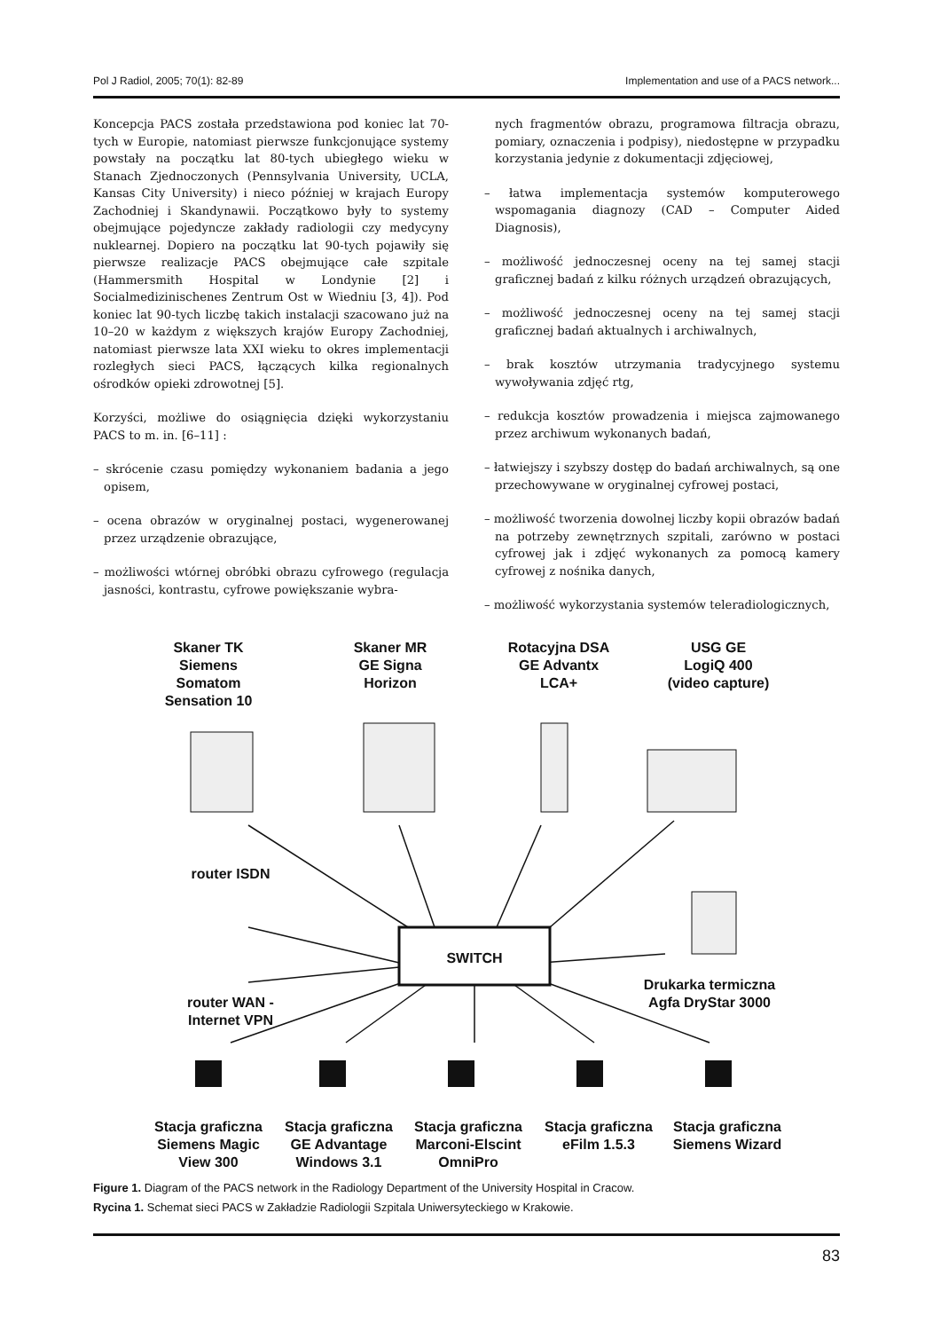Pol J Radiol, 2005; 70(1): 82-89 Implementation and use of a PACS network...
Koncepcja PACS została przedstawiona pod koniec lat 70-tych w Europie, natomiast pierwsze funkcjonujące systemy powstały na początku lat 80-tych ubiegłego wieku w Stanach Zjednoczonych (Pennsylvania University, UCLA, Kansas City University) i nieco później w krajach Europy Zachodniej i Skandynawii. Początkowo były to systemy obejmujące pojedyncze zakłady radiologii czy medycyny nuklearnej. Dopiero na początku lat 90-tych pojawiły się pierwsze realizacje PACS obejmujące całe szpitale (Hammersmith Hospital w Londynie [2] i Socialmedizinischenes Zentrum Ost w Wiedniu [3, 4]). Pod koniec lat 90-tych liczbę takich instalacji szacowano już na 10–20 w każdym z większych krajów Europy Zachodniej, natomiast pierwsze lata XXI wieku to okres implementacji rozległych sieci PACS, łączących kilka regionalnych ośrodków opieki zdrowotnej [5].
Korzyści, możliwe do osiągnięcia dzięki wykorzystaniu PACS to m. in. [6–11] :
– skrócenie czasu pomiędzy wykonaniem badania a jego opisem,
– ocena obrazów w oryginalnej postaci, wygenerowanej przez urządzenie obrazujące,
– możliwości wtórnej obróbki obrazu cyfrowego (regulacja jasności, kontrastu, cyfrowe powiększanie wybra-
nych fragmentów obrazu, programowa filtracja obrazu, pomiary, oznaczenia i podpisy), niedostępne w przypadku korzystania jedynie z dokumentacji zdjęciowej,
– łatwa implementacja systemów komputerowego wspomagania diagnozy (CAD – Computer Aided Diagnosis),
– możliwość jednoczesnej oceny na tej samej stacji graficznej badań z kilku różnych urządzeń obrazujących,
– możliwość jednoczesnej oceny na tej samej stacji graficznej badań aktualnych i archiwalnych,
– brak kosztów utrzymania tradycyjnego systemu wywoływania zdjęć rtg,
– redukcja kosztów prowadzenia i miejsca zajmowanego przez archiwum wykonanych badań,
– łatwiejszy i szybszy dostęp do badań archiwalnych, są one przechowywane w oryginalnej cyfrowej postaci,
– możliwość tworzenia dowolnej liczby kopii obrazów badań na potrzeby zewnętrznych szpitali, zarówno w postaci cyfrowej jak i zdjęć wykonanych za pomocą kamery cyfrowej z nośnika danych,
– możliwość wykorzystania systemów teleradiologicznych,
SWITCH
Skaner TK
Siemens
Somatom
Sensation 10
Skaner MR
GE Signa
Horizon
Rotacyjna DSA
GE Advantx
LCA+
USG GE
LogiQ 400
(video capture)
router ISDN
router WAN -
Internet VPN
Drukarka termiczna
Agfa DryStar 3000
Stacja graficzna
Siemens Magic
View 300
Stacja graficzna
GE Advantage
Windows 3.1
Stacja graficzna
Marconi-Elscint
OmniPro
Stacja graficzna
eFilm 1.5.3
Stacja graficzna
Siemens Wizard
Figure 1. Diagram of the PACS network in the Radiology Department of the University Hospital in Cracow.
Rycina 1. Schemat sieci PACS w Zakładzie Radiologii Szpitala Uniwersyteckiego w Krakowie.
83